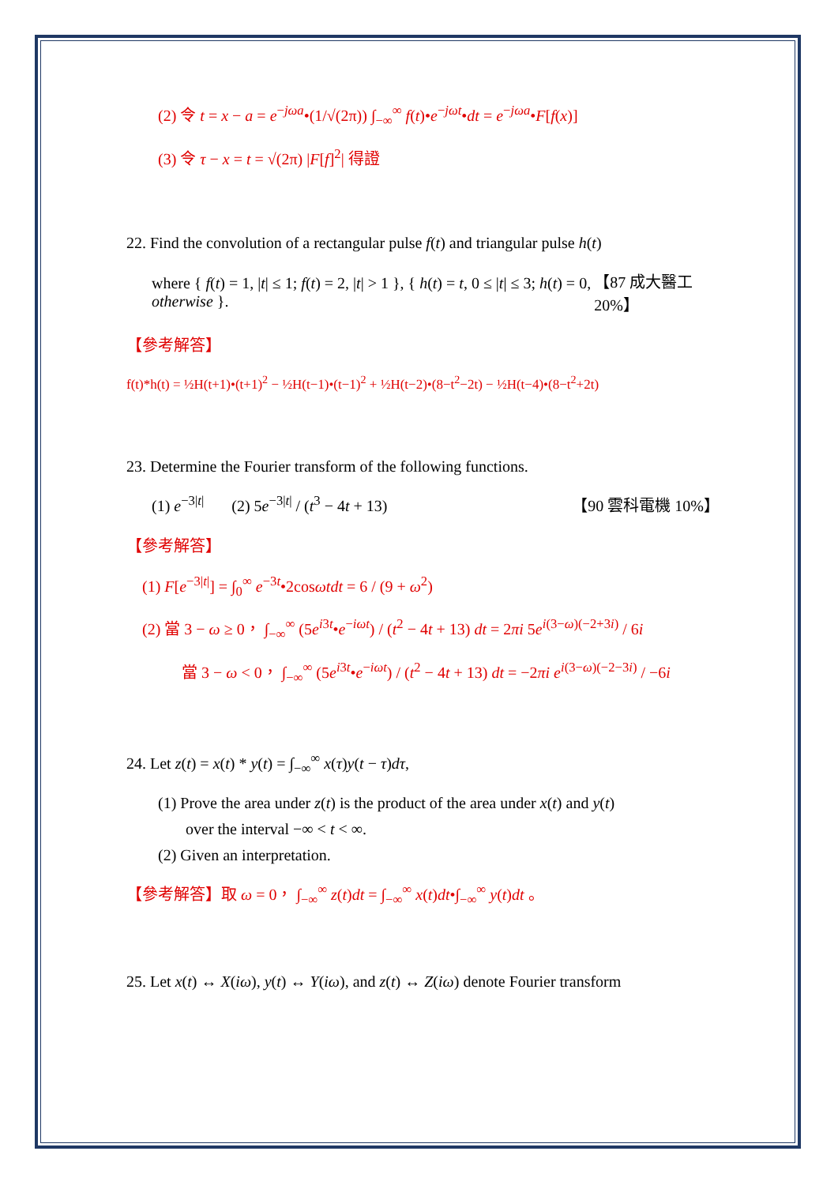(2) 令 t = x − a = e<sup>−jωa</sup>•(1/√(2π)) ∫<sub>−∞</sub><sup>∞</sup> f(t)•e<sup>−jωt</sup>•dt = e<sup>−jωa</sup>•F[f(x)]
(3) 令 τ − x = t = √(2π) |F[f]<sup>2</sup>| 得證
22. Find the convolution of a rectangular pulse f(t) and triangular pulse h(t)
where { f(t) = 1, |t| ≤ 1; f(t) = 2, |t| > 1 }, { h(t) = t, 0 ≤ |t| ≤ 3; h(t) = 0, otherwise }. 【87 成大醫工 20%】
【參考解答】
f(t)*h(t) = ½H(t+1)•(t+1)<sup>2</sup> − ½H(t−1)•(t−1)<sup>2</sup> + ½H(t−2)•(8−t<sup>2</sup>−2t) − ½H(t−4)•(8−t<sup>2</sup>+2t)
23. Determine the Fourier transform of the following functions.
(1) e<sup>−3|t|</sup> (2) 5e<sup>−3|t|</sup> / (t<sup>3</sup> − 4t + 13) 【90 雲科電機 10%】
【參考解答】
(1) F[e<sup>−3|t|</sup>] = ∫<sub>0</sub><sup>∞</sup> e<sup>−3t</sup>•2cosωtdt = 6 / (9 + ω<sup>2</sup>)
(2) 當 3 − ω ≥ 0， ∫<sub>−∞</sub><sup>∞</sup> (5e<sup>i3t</sup>•e<sup>−iωt</sup>) / (t<sup>2</sup> − 4t + 13) dt = 2πi 5e<sup>i(3−ω)(−2+3i)</sup> / 6i
當 3 − ω < 0， ∫<sub>−∞</sub><sup>∞</sup> (5e<sup>i3t</sup>•e<sup>−iωt</sup>) / (t<sup>2</sup> − 4t + 13) dt = −2πi e<sup>i(3−ω)(−2−3i)</sup> / −6i
24. Let z(t) = x(t) * y(t) = ∫<sub>−∞</sub><sup>∞</sup> x(τ)y(t − τ)dτ,
(1) Prove the area under z(t) is the product of the area under x(t) and y(t)
over the interval −∞ < t < ∞.
(2) Given an interpretation.
【參考解答】取 ω = 0， ∫<sub>−∞</sub><sup>∞</sup> z(t)dt = ∫<sub>−∞</sub><sup>∞</sup> x(t)dt•∫<sub>−∞</sub><sup>∞</sup> y(t)dt 。
25. Let x(t) ↔ X(iω), y(t) ↔ Y(iω), and z(t) ↔ Z(iω) denote Fourier transform